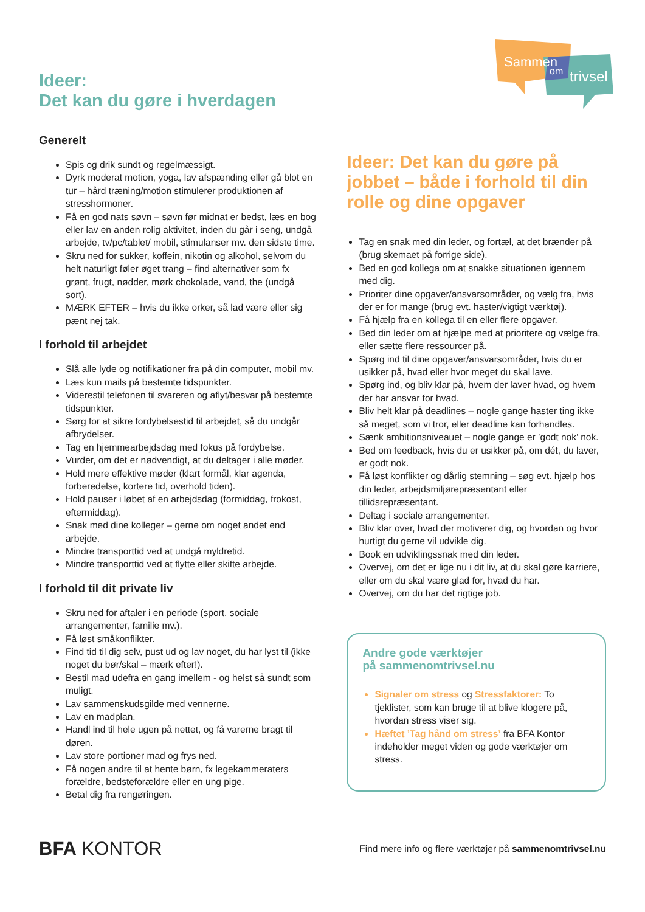Sammen
om
trivsel
Ideer:
Det kan du gøre i hverdagen
Generelt
Spis og drik sundt og regelmæssigt.
Dyrk moderat motion, yoga, lav afspænding eller gå blot en tur – hård træning/motion stimulerer produktionen af stresshormoner.
Få en god nats søvn – søvn før midnat er bedst, læs en bog eller lav en anden rolig aktivitet, inden du går i seng, undgå arbejde, tv/pc/tablet/ mobil, stimulanser mv. den sidste time.
Skru ned for sukker, koffein, nikotin og alkohol, selvom du helt naturligt føler øget trang – find alternativer som fx grønt, frugt, nødder, mørk chokolade, vand, the (undgå sort).
MÆRK EFTER – hvis du ikke orker, så lad være eller sig pænt nej tak.
I forhold til arbejdet
Slå alle lyde og notifikationer fra på din computer, mobil mv.
Læs kun mails på bestemte tidspunkter.
Viderestil telefonen til svareren og aflyt/besvar på bestemte tidspunkter.
Sørg for at sikre fordybelsestid til arbejdet, så du undgår afbrydelser.
Tag en hjemmearbejdsdag med fokus på fordybelse.
Vurder, om det er nødvendigt, at du deltager i alle møder.
Hold mere effektive møder (klart formål, klar agenda, forberedelse, kortere tid, overhold tiden).
Hold pauser i løbet af en arbejdsdag (formiddag, frokost, eftermiddag).
Snak med dine kolleger – gerne om noget andet end arbejde.
Mindre transporttid ved at undgå myldretid.
Mindre transporttid ved at flytte eller skifte arbejde.
I forhold til dit private liv
Skru ned for aftaler i en periode (sport, sociale arrangementer, familie mv.).
Få løst småkonflikter.
Find tid til dig selv, pust ud og lav noget, du har lyst til (ikke noget du bør/skal – mærk efter!).
Bestil mad udefra en gang imellem - og helst så sundt som muligt.
Lav sammenskudsgilde med vennerne.
Lav en madplan.
Handl ind til hele ugen på nettet, og få varerne bragt til døren.
Lav store portioner mad og frys ned.
Få nogen andre til at hente børn, fx legekammeraters forældre, bedsteforældre eller en ung pige.
Betal dig fra rengøringen.
Ideer: Det kan du gøre på jobbet – både i forhold til din rolle og dine opgaver
Tag en snak med din leder, og fortæl, at det brænder på (brug skemaet på forrige side).
Bed en god kollega om at snakke situationen igennem med dig.
Prioriter dine opgaver/ansvarsområder, og vælg fra, hvis der er for mange (brug evt. haster/vigtigt værktøj).
Få hjælp fra en kollega til en eller flere opgaver.
Bed din leder om at hjælpe med at prioritere og vælge fra, eller sætte flere ressourcer på.
Spørg ind til dine opgaver/ansvarsområder, hvis du er usikker på, hvad eller hvor meget du skal lave.
Spørg ind, og bliv klar på, hvem der laver hvad, og hvem der har ansvar for hvad.
Bliv helt klar på deadlines – nogle gange haster ting ikke så meget, som vi tror, eller deadline kan forhandles.
Sænk ambitionsniveauet – nogle gange er ’godt nok’ nok.
Bed om feedback, hvis du er usikker på, om dét, du laver, er godt nok.
Få løst konflikter og dårlig stemning – søg evt. hjælp hos din leder, arbejdsmiljørepræsentant eller tillidsrepræsentant.
Deltag i sociale arrangementer.
Bliv klar over, hvad der motiverer dig, og hvordan og hvor hurtigt du gerne vil udvikle dig.
Book en udviklingssnak med din leder.
Overvej, om det er lige nu i dit liv, at du skal gøre karriere, eller om du skal være glad for, hvad du har.
Overvej, om du har det rigtige job.
Andre gode værktøjer
på sammenomtrivsel.nu
Signaler om stress og Stressfaktorer: To tjeklister, som kan bruge til at blive klogere på, hvordan stress viser sig.
Hæftet ’Tag hånd om stress’ fra BFA Kontor indeholder meget viden og gode værktøjer om stress.
BFA KONTOR
Find mere info og flere værktøjer på sammenomtrivsel.nu